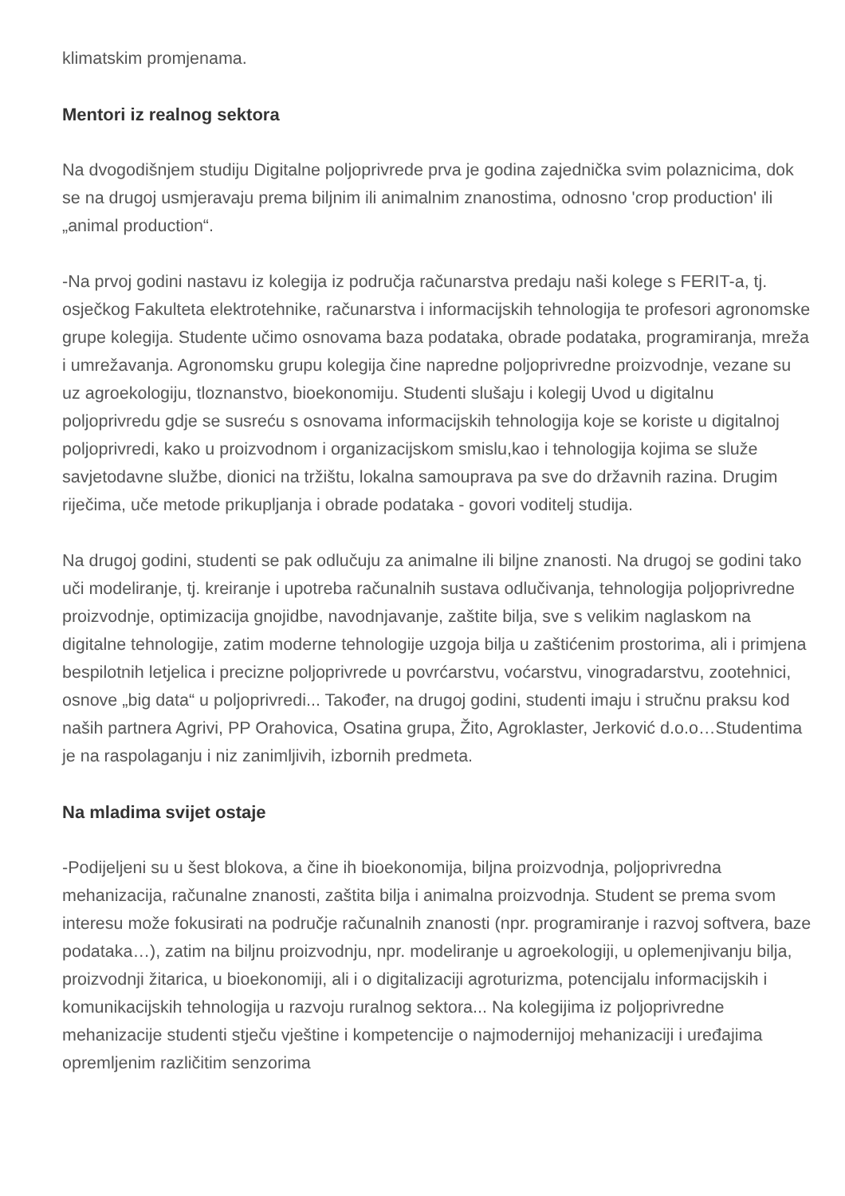klimatskim promjenama.
Mentori iz realnog sektora
Na dvogodišnjem studiju Digitalne poljoprivrede prva je godina zajednička svim polaznicima, dok se na drugoj usmjeravaju prema biljnim ili animalnim znanostima, odnosno 'crop production' ili „animal production“.
-Na prvoj godini nastavu iz kolegija iz područja računarstva predaju naši kolege s FERIT-a, tj. osječkog Fakulteta elektrotehnike, računarstva i informacijskih tehnologija te profesori agronomske grupe kolegija. Studente učimo osnovama baza podataka, obrade podataka, programiranja, mreža i umrežavanja. Agronomsku grupu kolegija čine napredne poljoprivredne proizvodnje, vezane su uz agroekologiju, tloznanstvo, bioekonomiju. Studenti slušaju i kolegij Uvod u digitalnu poljoprivredu gdje se susreću s osnovama informacijskih tehnologija koje se koriste u digitalnoj poljoprivredi, kako u proizvodnom i organizacijskom smislu,kao i tehnologija kojima se služe savjetodavne službe, dionici na tržištu, lokalna samouprava pa sve do državnih razina. Drugim riječima, uče metode prikupljanja i obrade podataka - govori voditelj studija.
Na drugoj godini, studenti se pak odlučuju za animalne ili biljne znanosti. Na drugoj se godini tako uči modeliranje, tj. kreiranje i upotreba računalnih sustava odlučivanja, tehnologija poljoprivredne proizvodnje, optimizacija gnojidbe, navodnjavanje, zaštite bilja, sve s velikim naglaskom na digitalne tehnologije, zatim moderne tehnologije uzgoja bilja u zaštićenim prostorima, ali i primjena bespilotnih letjelica i precizne poljoprivrede u povrćarstvu, voćarstvu, vinogradarstvu, zootehnici, osnove „big data“ u poljoprivredi... Također, na drugoj godini, studenti imaju i stručnu praksu kod naših partnera Agrivi, PP Orahovica, Osatina grupa, Žito, Agroklaster, Jerković d.o.o…Studentima je na raspolaganju i niz zanimljivih, izbornih predmeta.
Na mladima svijet ostaje
-Podijeljeni su u šest blokova, a čine ih bioekonomija, biljna proizvodnja, poljoprivredna mehanizacija, računalne znanosti, zaštita bilja i animalna proizvodnja. Student se prema svom interesu može fokusirati na područje računalnih znanosti (npr. programiranje i razvoj softvera, baze podataka…), zatim na biljnu proizvodnju, npr. modeliranje u agroekologiji, u oplemenjivanju bilja, proizvodnji žitarica, u bioekonomiji, ali i o digitalizaciji agroturizma, potencijalu informacijskih i komunikacijskih tehnologija u razvoju ruralnog sektora... Na kolegijima iz poljoprivredne mehanizacije studenti stječu vještine i kompetencije o najmodernijoj mehanizaciji i uređajima opremljenim različitim senzorima